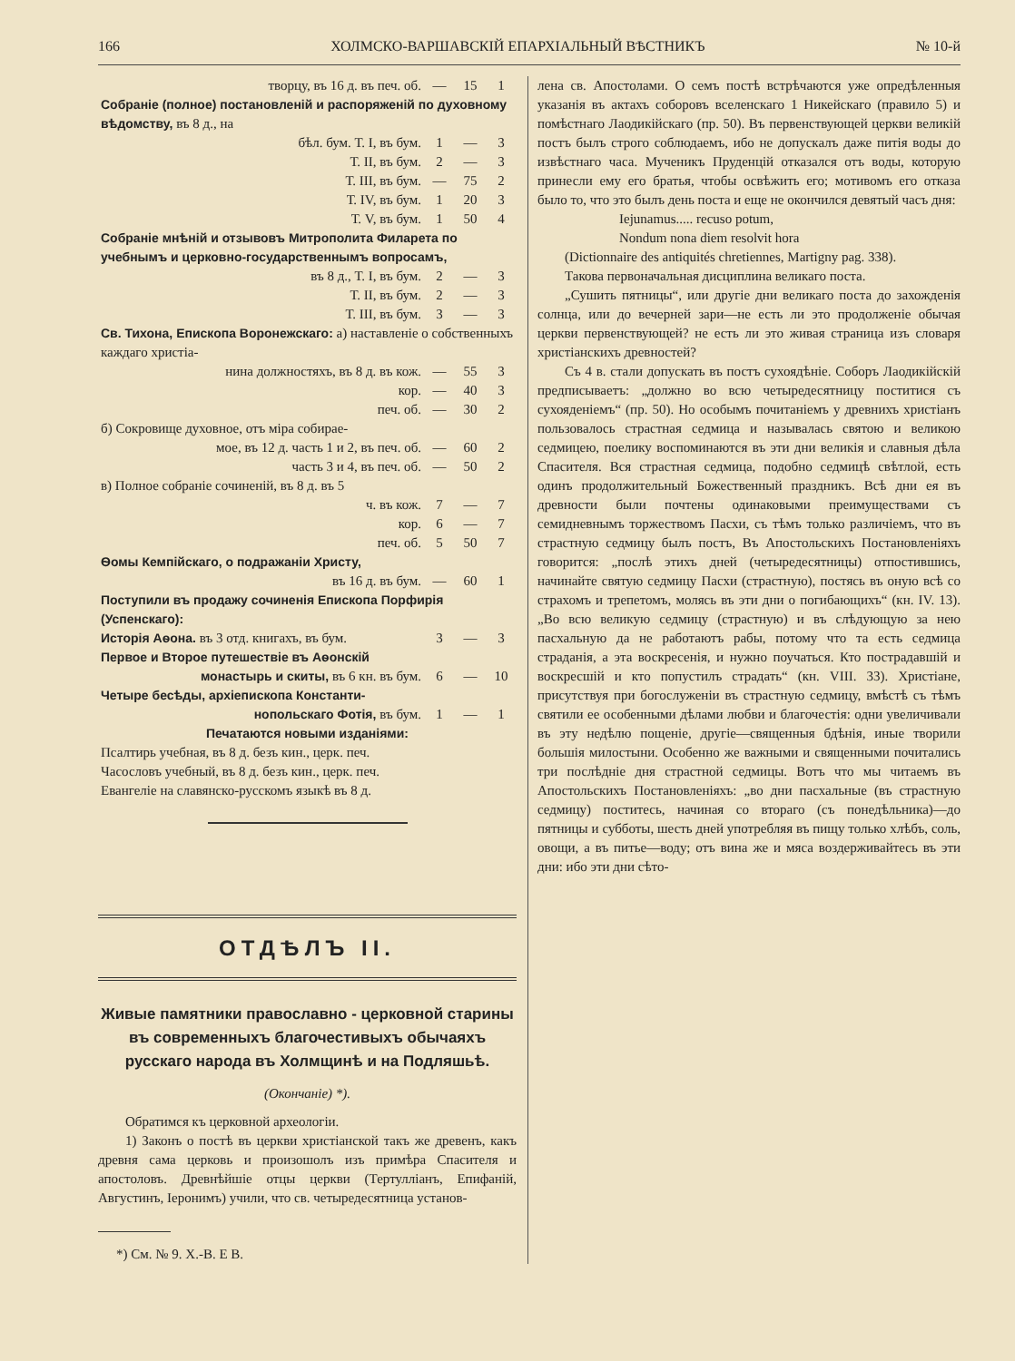166 ХОЛМСКО-ВАРШАВСКІЙ ЕПАРХІАЛЬНЫЙ ВѢСТНИКЪ № 10-й
| творцу, въ 16 д. въ печ. об. | — | 15 | 1 |
| Собраніе (полное) постановленій и распоряженій по духовному вѣдомству, въ 8 д., на | | | |
| бѣл. бум. Т. I, въ бум. | 1 | — | 3 |
| Т. II, въ бум. | 2 | — | 3 |
| Т. III, въ бум. | — | 75 | 2 |
| Т. IV, въ бум. | 1 | 20 | 3 |
| Т. V, въ бум. | 1 | 50 | 4 |
| Собраніе мнѣній и отзывовъ Митрополита Филарета по учебнымъ и церковно-государственнымъ вопросамъ, | | | |
| въ 8 д., Т. I, въ бум. | 2 | — | 3 |
| Т. II, въ бум. | 2 | — | 3 |
| Т. III, въ бум. | 3 | — | 3 |
| Св. Тихона, Епископа Воронежскаго: а) наставленіе о собственныхъ каждаго христіа- | | | |
| нина должностяхъ, въ 8 д. въ кож. | — | 55 | 3 |
| кор. | — | 40 | 3 |
| печ. об. | — | 30 | 2 |
| б) Сокровище духовное, отъ міра собирае- | | | |
| мое, въ 12 д. часть 1 и 2, въ печ. об. | — | 60 | 2 |
| часть 3 и 4, въ печ. об. | — | 50 | 2 |
| в) Полное собраніе сочиненій, въ 8 д. въ 5 | | | |
| ч. въ кож. | 7 | — | 7 |
| кор. | 6 | — | 7 |
| печ. об. | 5 | 50 | 7 |
| Ѳомы Кемпійскаго, о подражаніи Христу, | | | |
| въ 16 д. въ бум. | — | 60 | 1 |
| Поступили въ продажу сочиненія Епископа Порфирія (Успенскаго): | | | |
| Исторія Аѳона. въ 3 отд. книгахъ, въ бум. | 3 | — | 3 |
| Первое и Второе путешествіе въ Аѳонскій | | | |
| монастырь и скиты, въ 6 кн. въ бум. | 6 | — | 10 |
| Четыре бесѣды, архіепископа Константи- | | | |
| нопольскаго Фотія, въ бум. | 1 | — | 1 |
| Печатаются новыми изданіями: | | | |
| Псалтирь учебная, въ 8 д. безъ кин., церк. печ. | | | |
| Часословъ учебный, въ 8 д. безъ кин., церк. печ. | | | |
| Евангеліе на славянско-русскомъ языкѣ въ 8 д. | | | |
ОТДѢЛЪ II.
Живые памятники православно - церковной старины въ современныхъ благочестивыхъ обычаяхъ русскаго народа въ Холмщинѣ и на Подляшьѣ.
(Окончаніе) *).
Обратимся къ церковной археологіи.
1) Законъ о постѣ въ церкви христіанской такъ же древенъ, какъ древня сама церковь и произошолъ изъ примѣра Спасителя и апостоловъ. Древнѣйшіе отцы церкви (Тертулліанъ, Епифаній, Августинъ, Іеронимъ) учили, что св. четыредесятница установ-
*) См. № 9. Х.-В. Е В.
лена св. Апостолами. О семъ постѣ встрѣчаются уже опредѣленныя указанія въ актахъ соборовъ вселенскаго 1 Никейскаго (правило 5) и помѣстнаго Лаодикійскаго (пр. 50). Въ первенствующей церкви великій постъ былъ строго соблюдаемъ, ибо не допускалъ даже питія воды до извѣстнаго часа. Мученикъ Пруденцій отказался отъ воды, которую принесли ему его братья, чтобы освѣжить его; мотивомъ его отказа было то, что это былъ день поста и еще не окончился девятый часъ дня:
Iejunamus..... recuso potum,
Nondum nona diem resolvit hora
(Dictionnaire des antiquités chretiennes, Martigny pag. 338).
Такова первоначальная дисциплина великаго поста.
„Сушить пятницы“, или другіе дни великаго поста до захожденія солнца, или до вечерней зари—не есть ли это продолженіе обычая церкви первенствующей? не есть ли это живая страница изъ словаря христіанскихъ древностей?
Съ 4 в. стали допускать въ постъ сухоядѣніе. Соборъ Лаодикійскій предписываетъ: „должно во всю четыредесятницу поститися съ сухояденіемъ“ (пр. 50). Но особымъ почитаніемъ у древнихъ христіанъ пользовалось страстная седмица и называлась святою и великою седмицею, поелику воспоминаются въ эти дни великія и славныя дѣла Спасителя. Вся страстная седмица, подобно седмицѣ свѣтлой, есть одинъ продолжительный Божественный праздникъ. Всѣ дни ея въ древности были почтены одинаковыми преимуществами съ семидневнымъ торжествомъ Пасхи, съ тѣмъ только различіемъ, что въ страстную седмицу былъ постъ, Въ Апостольскихъ Постановленіяхъ говорится: „послѣ этихъ дней (четыредесятницы) отпостившись, начинайте святую седмицу Пасхи (страстную), постясь въ оную всѣ со страхомъ и трепетомъ, молясь въ эти дни о погибающихъ“ (кн. IV. 13). „Во всю великую седмицу (страстную) и въ слѣдующую за нею пасхальную да не работаютъ рабы, потому что та есть седмица страданія, а эта воскресенія, и нужно поучаться. Кто пострадавшій и воскресшій и кто попустилъ страдать“ (кн. VIII. 33). Христіане, присутствуя при богослуженіи въ страстную седмицу, вмѣстѣ съ тѣмъ святили ее особенными дѣлами любви и благочестія: одни увеличивали въ эту недѣлю пощеніе, другіе—священныя бдѣнія, иные творили большія милостыни. Особенно же важными и священными почитались три послѣдніе дня страстной седмицы. Вотъ что мы читаемъ въ Апостольскихъ Постановленіяхъ: „во дни пасхальные (въ страстную седмицу) поститесь, начиная со втораго (съ понедѣльника)—до пятницы и субботы, шесть дней употребляя въ пищу только хлѣбъ, соль, овощи, а въ питье—воду; отъ вина же и мяса воздерживайтесь въ эти дни: ибо эти дни сѣто-